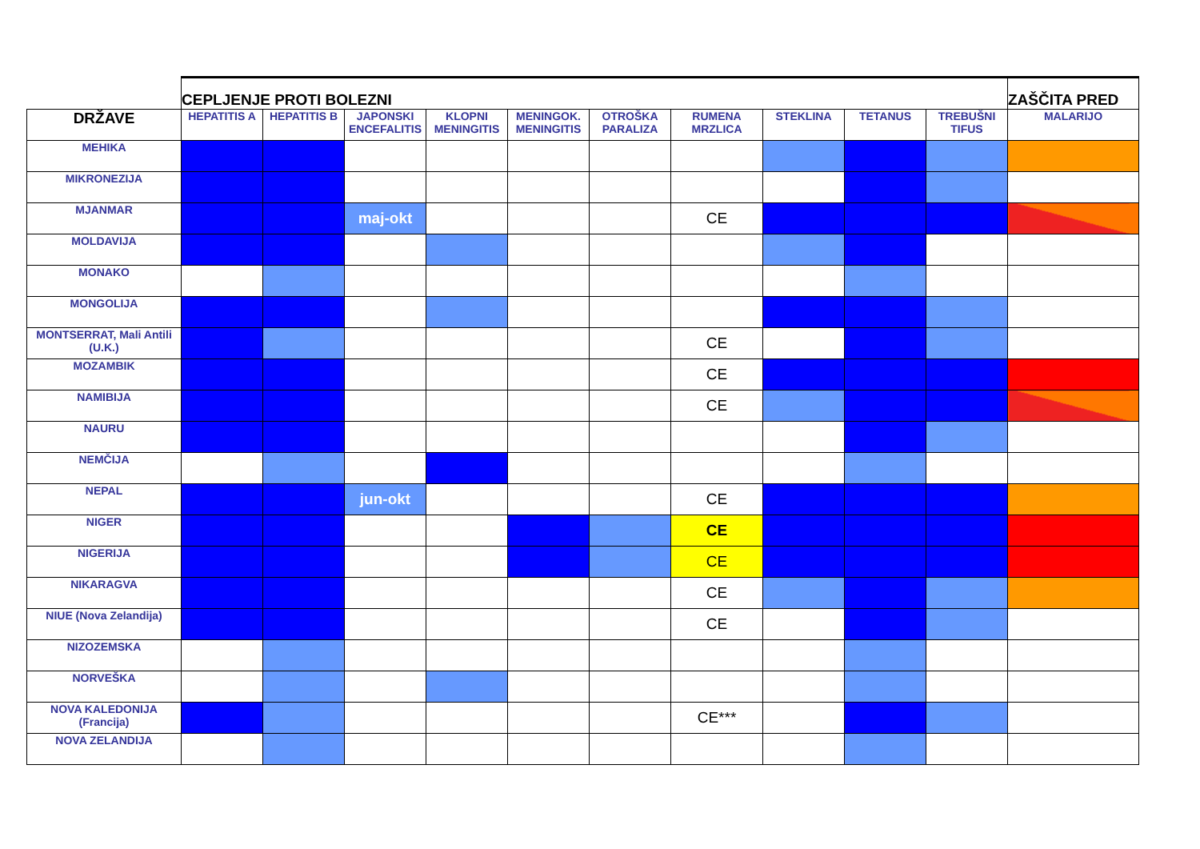| | CEPLJENJE PROTI BOLEZNI | | | | | | | | | | ZAŠČITA PRED |
| DRŽAVE | HEPATITIS A | HEPATITIS B | JAPONSKI ENCEFALITIS | KLOPNI MENINGITIS | MENINGOK. MENINGITIS | OTROŠKA PARALIZA | RUMENA MRZLICA | STEKLINA | TETANUS | TREBUŠNI TIFUS | MALARIJO |
| MEHIKA | | | | | | | | | | | |
| MIKRONEZIJA | | | | | | | | | | | |
| MJANMAR | | | maj-okt | | | | CE | | | | |
| MOLDAVIJA | | | | | | | | | | | |
| MONAKO | | | | | | | | | | | |
| MONGOLIJA | | | | | | | | | | | |
| MONTSERRAT, Mali Antili (U.K.) | | | | | | | CE | | | | |
| MOZAMBIK | | | | | | | CE | | | | |
| NAMIBIJA | | | | | | | CE | | | | |
| NAURU | | | | | | | | | | | |
| NEMČIJA | | | | | | | | | | | |
| NEPAL | | | jun-okt | | | | CE | | | | |
| NIGER | | | | | | | CE | | | | |
| NIGERIJA | | | | | | | CE | | | | |
| NIKARAGVA | | | | | | | CE | | | | |
| NIUE (Nova Zelandija) | | | | | | | CE | | | | |
| NIZOZEMSKA | | | | | | | | | | | |
| NORVEŠKA | | | | | | | | | | | |
| NOVA KALEDONIJA (Francija) | | | | | | | CE*** | | | | |
| NOVA ZELANDIJA | | | | | | | | | | | |